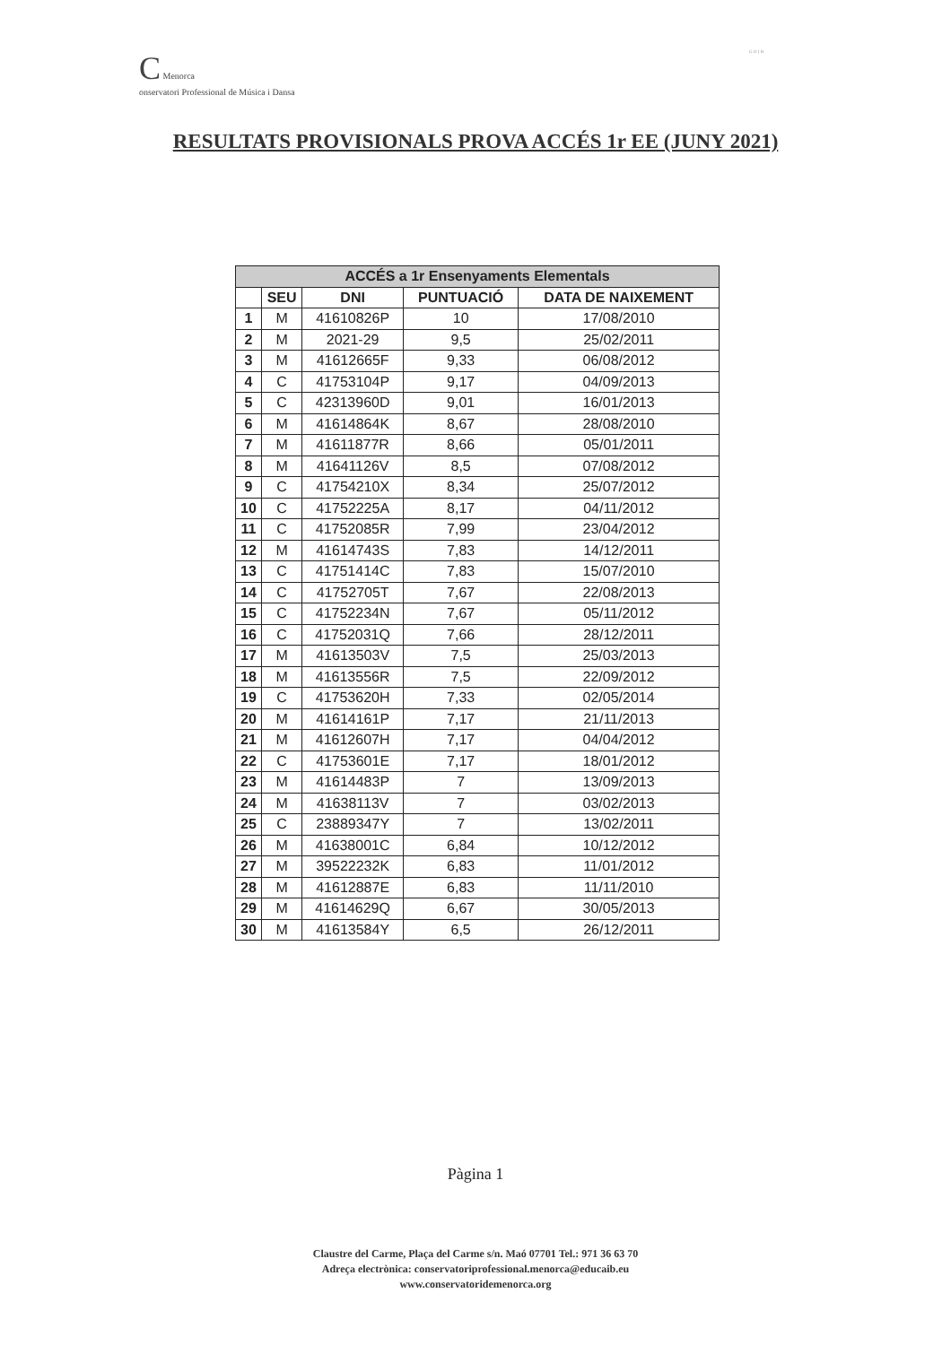C Menorca
onservatori Professional de Música i Dansa
G O I B
RESULTATS PROVISIONALS PROVA ACCÉS 1r EE (JUNY 2021)
| ACCÉS a 1r Ensenyaments Elementals | | | | |
| --- | --- | --- | --- | --- |
| | SEU | DNI | PUNTUACIÓ | DATA DE NAIXEMENT |
| 1 | M | 41610826P | 10 | 17/08/2010 |
| 2 | M | 2021-29 | 9,5 | 25/02/2011 |
| 3 | M | 41612665F | 9,33 | 06/08/2012 |
| 4 | C | 41753104P | 9,17 | 04/09/2013 |
| 5 | C | 42313960D | 9,01 | 16/01/2013 |
| 6 | M | 41614864K | 8,67 | 28/08/2010 |
| 7 | M | 41611877R | 8,66 | 05/01/2011 |
| 8 | M | 41641126V | 8,5 | 07/08/2012 |
| 9 | C | 41754210X | 8,34 | 25/07/2012 |
| 10 | C | 41752225A | 8,17 | 04/11/2012 |
| 11 | C | 41752085R | 7,99 | 23/04/2012 |
| 12 | M | 41614743S | 7,83 | 14/12/2011 |
| 13 | C | 41751414C | 7,83 | 15/07/2010 |
| 14 | C | 41752705T | 7,67 | 22/08/2013 |
| 15 | C | 41752234N | 7,67 | 05/11/2012 |
| 16 | C | 41752031Q | 7,66 | 28/12/2011 |
| 17 | M | 41613503V | 7,5 | 25/03/2013 |
| 18 | M | 41613556R | 7,5 | 22/09/2012 |
| 19 | C | 41753620H | 7,33 | 02/05/2014 |
| 20 | M | 41614161P | 7,17 | 21/11/2013 |
| 21 | M | 41612607H | 7,17 | 04/04/2012 |
| 22 | C | 41753601E | 7,17 | 18/01/2012 |
| 23 | M | 41614483P | 7 | 13/09/2013 |
| 24 | M | 41638113V | 7 | 03/02/2013 |
| 25 | C | 23889347Y | 7 | 13/02/2011 |
| 26 | M | 41638001C | 6,84 | 10/12/2012 |
| 27 | M | 39522232K | 6,83 | 11/01/2012 |
| 28 | M | 41612887E | 6,83 | 11/11/2010 |
| 29 | M | 41614629Q | 6,67 | 30/05/2013 |
| 30 | M | 41613584Y | 6,5 | 26/12/2011 |
Pàgina 1
Claustre del Carme, Plaça del Carme s/n. Maó 07701 Tel.: 971 36 63 70
Adreça electrònica: conservatoriprofessional.menorca@educaib.eu
www.conservatoridemenorca.org